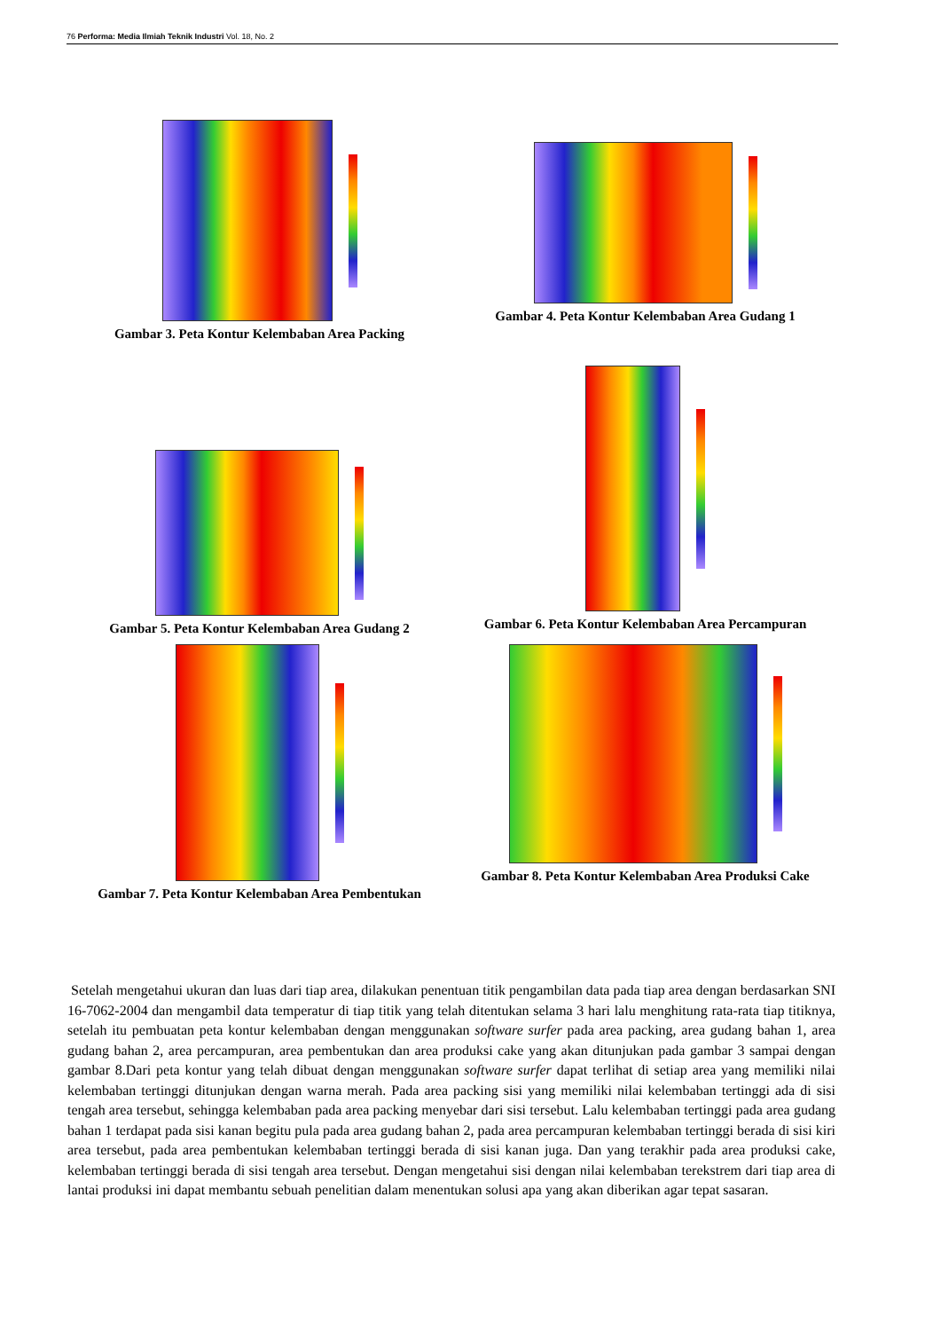76 Performa: Media Ilmiah Teknik Industri Vol. 18, No. 2
Gambar 3. Peta Kontur Kelembaban Area Packing
Gambar 4. Peta Kontur Kelembaban Area Gudang 1
Gambar 5. Peta Kontur Kelembaban Area Gudang 2
Gambar 6. Peta Kontur Kelembaban Area Percampuran
Gambar 7. Peta Kontur Kelembaban Area Pembentukan
Gambar 8. Peta Kontur Kelembaban Area Produksi Cake
Setelah mengetahui ukuran dan luas dari tiap area, dilakukan penentuan titik pengambilan data pada tiap area dengan berdasarkan SNI 16-7062-2004 dan mengambil data temperatur di tiap titik yang telah ditentukan selama 3 hari lalu menghitung rata-rata tiap titiknya, setelah itu pembuatan peta kontur kelembaban dengan menggunakan software surfer pada area packing, area gudang bahan 1, area gudang bahan 2, area percampuran, area pembentukan dan area produksi cake yang akan ditunjukan pada gambar 3 sampai dengan gambar 8.Dari peta kontur yang telah dibuat dengan menggunakan software surfer dapat terlihat di setiap area yang memiliki nilai kelembaban tertinggi ditunjukan dengan warna merah. Pada area packing sisi yang memiliki nilai kelembaban tertinggi ada di sisi tengah area tersebut, sehingga kelembaban pada area packing menyebar dari sisi tersebut. Lalu kelembaban tertinggi pada area gudang bahan 1 terdapat pada sisi kanan begitu pula pada area gudang bahan 2, pada area percampuran kelembaban tertinggi berada di sisi kiri area tersebut, pada area pembentukan kelembaban tertinggi berada di sisi kanan juga. Dan yang terakhir pada area produksi cake, kelembaban tertinggi berada di sisi tengah area tersebut. Dengan mengetahui sisi dengan nilai kelembaban terekstrem dari tiap area di lantai produksi ini dapat membantu sebuah penelitian dalam menentukan solusi apa yang akan diberikan agar tepat sasaran.